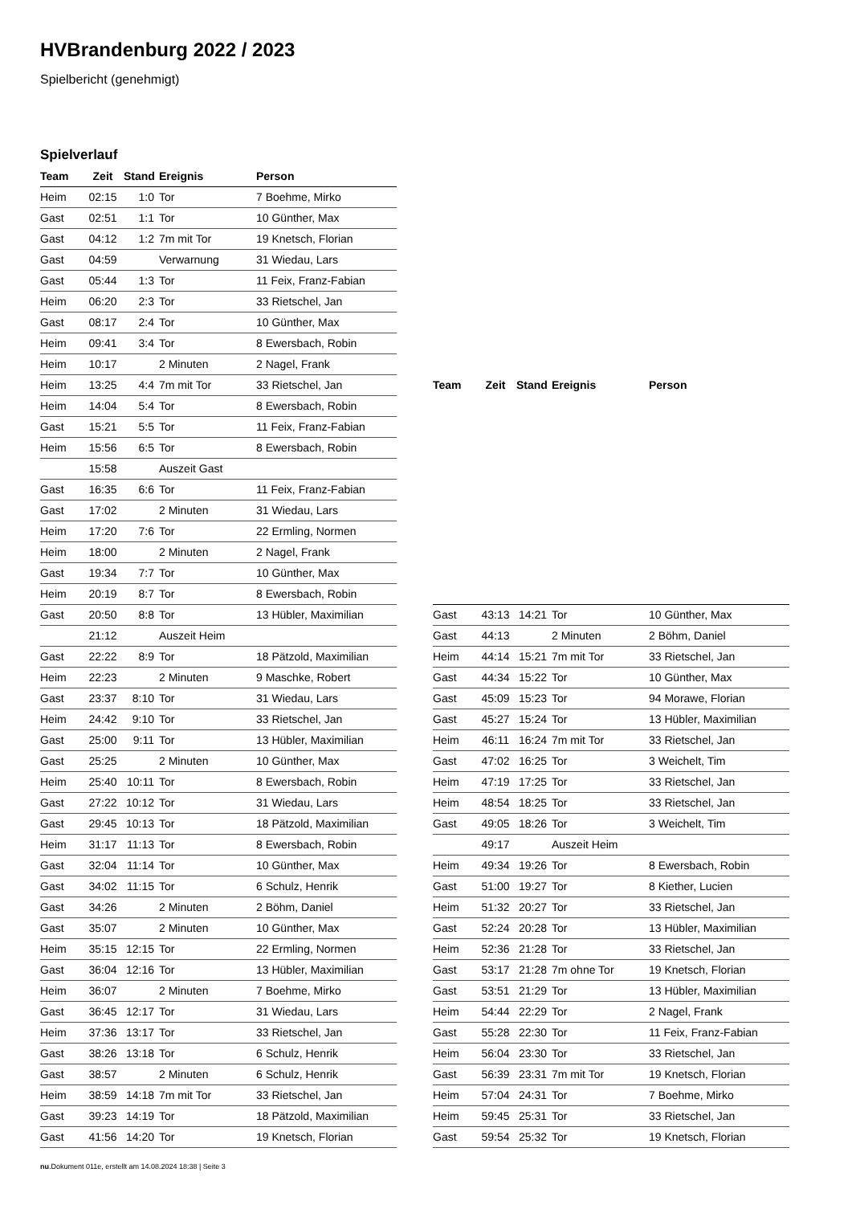HVBrandenburg 2022 / 2023
Spielbericht (genehmigt)
Spielverlauf
| Team | Zeit | Stand | Ereignis | Person |
| --- | --- | --- | --- | --- |
| Heim | 02:15 | 1:0 | Tor | 7 Boehme, Mirko |
| Gast | 02:51 | 1:1 | Tor | 10 Günther, Max |
| Gast | 04:12 | 1:2 | 7m mit Tor | 19 Knetsch, Florian |
| Gast | 04:59 | | Verwarnung | 31 Wiedau, Lars |
| Gast | 05:44 | 1:3 | Tor | 11 Feix, Franz-Fabian |
| Heim | 06:20 | 2:3 | Tor | 33 Rietschel, Jan |
| Gast | 08:17 | 2:4 | Tor | 10 Günther, Max |
| Heim | 09:41 | 3:4 | Tor | 8 Ewersbach, Robin |
| Heim | 10:17 | | 2 Minuten | 2 Nagel, Frank |
| Heim | 13:25 | 4:4 | 7m mit Tor | 33 Rietschel, Jan |
| Heim | 14:04 | 5:4 | Tor | 8 Ewersbach, Robin |
| Gast | 15:21 | 5:5 | Tor | 11 Feix, Franz-Fabian |
| Heim | 15:56 | 6:5 | Tor | 8 Ewersbach, Robin |
| | 15:58 | | Auszeit Gast | |
| Gast | 16:35 | 6:6 | Tor | 11 Feix, Franz-Fabian |
| Gast | 17:02 | | 2 Minuten | 31 Wiedau, Lars |
| Heim | 17:20 | 7:6 | Tor | 22 Ermling, Normen |
| Heim | 18:00 | | 2 Minuten | 2 Nagel, Frank |
| Gast | 19:34 | 7:7 | Tor | 10 Günther, Max |
| Heim | 20:19 | 8:7 | Tor | 8 Ewersbach, Robin |
| Gast | 20:50 | 8:8 | Tor | 13 Hübler, Maximilian |
| | 21:12 | | Auszeit Heim | |
| Gast | 22:22 | 8:9 | Tor | 18 Pätzold, Maximilian |
| Heim | 22:23 | | 2 Minuten | 9 Maschke, Robert |
| Gast | 23:37 | 8:10 | Tor | 31 Wiedau, Lars |
| Heim | 24:42 | 9:10 | Tor | 33 Rietschel, Jan |
| Gast | 25:00 | 9:11 | Tor | 13 Hübler, Maximilian |
| Gast | 25:25 | | 2 Minuten | 10 Günther, Max |
| Heim | 25:40 | 10:11 | Tor | 8 Ewersbach, Robin |
| Gast | 27:22 | 10:12 | Tor | 31 Wiedau, Lars |
| Gast | 29:45 | 10:13 | Tor | 18 Pätzold, Maximilian |
| Heim | 31:17 | 11:13 | Tor | 8 Ewersbach, Robin |
| Gast | 32:04 | 11:14 | Tor | 10 Günther, Max |
| Gast | 34:02 | 11:15 | Tor | 6 Schulz, Henrik |
| Gast | 34:26 | | 2 Minuten | 2 Böhm, Daniel |
| Gast | 35:07 | | 2 Minuten | 10 Günther, Max |
| Heim | 35:15 | 12:15 | Tor | 22 Ermling, Normen |
| Gast | 36:04 | 12:16 | Tor | 13 Hübler, Maximilian |
| Heim | 36:07 | | 2 Minuten | 7 Boehme, Mirko |
| Gast | 36:45 | 12:17 | Tor | 31 Wiedau, Lars |
| Heim | 37:36 | 13:17 | Tor | 33 Rietschel, Jan |
| Gast | 38:26 | 13:18 | Tor | 6 Schulz, Henrik |
| Gast | 38:57 | | 2 Minuten | 6 Schulz, Henrik |
| Heim | 38:59 | 14:18 | 7m mit Tor | 33 Rietschel, Jan |
| Gast | 39:23 | 14:19 | Tor | 18 Pätzold, Maximilian |
| Gast | 41:56 | 14:20 | Tor | 19 Knetsch, Florian |
| Team | Zeit | Stand | Ereignis | Person |
| --- | --- | --- | --- | --- |
| Gast | 43:13 | 14:21 | Tor | 10 Günther, Max |
| Gast | 44:13 | | 2 Minuten | 2 Böhm, Daniel |
| Heim | 44:14 | 15:21 | 7m mit Tor | 33 Rietschel, Jan |
| Gast | 44:34 | 15:22 | Tor | 10 Günther, Max |
| Gast | 45:09 | 15:23 | Tor | 94 Morawe, Florian |
| Gast | 45:27 | 15:24 | Tor | 13 Hübler, Maximilian |
| Heim | 46:11 | 16:24 | 7m mit Tor | 33 Rietschel, Jan |
| Gast | 47:02 | 16:25 | Tor | 3 Weichelt, Tim |
| Heim | 47:19 | 17:25 | Tor | 33 Rietschel, Jan |
| Heim | 48:54 | 18:25 | Tor | 33 Rietschel, Jan |
| Gast | 49:05 | 18:26 | Tor | 3 Weichelt, Tim |
| | 49:17 | | Auszeit Heim | |
| Heim | 49:34 | 19:26 | Tor | 8 Ewersbach, Robin |
| Gast | 51:00 | 19:27 | Tor | 8 Kiether, Lucien |
| Heim | 51:32 | 20:27 | Tor | 33 Rietschel, Jan |
| Gast | 52:24 | 20:28 | Tor | 13 Hübler, Maximilian |
| Heim | 52:36 | 21:28 | Tor | 33 Rietschel, Jan |
| Gast | 53:17 | 21:28 | 7m ohne Tor | 19 Knetsch, Florian |
| Gast | 53:51 | 21:29 | Tor | 13 Hübler, Maximilian |
| Heim | 54:44 | 22:29 | Tor | 2 Nagel, Frank |
| Gast | 55:28 | 22:30 | Tor | 11 Feix, Franz-Fabian |
| Heim | 56:04 | 23:30 | Tor | 33 Rietschel, Jan |
| Gast | 56:39 | 23:31 | 7m mit Tor | 19 Knetsch, Florian |
| Heim | 57:04 | 24:31 | Tor | 7 Boehme, Mirko |
| Heim | 59:45 | 25:31 | Tor | 33 Rietschel, Jan |
| Gast | 59:54 | 25:32 | Tor | 19 Knetsch, Florian |
nu.Dokument 011e, erstellt am 14.08.2024 18:38 | Seite 3